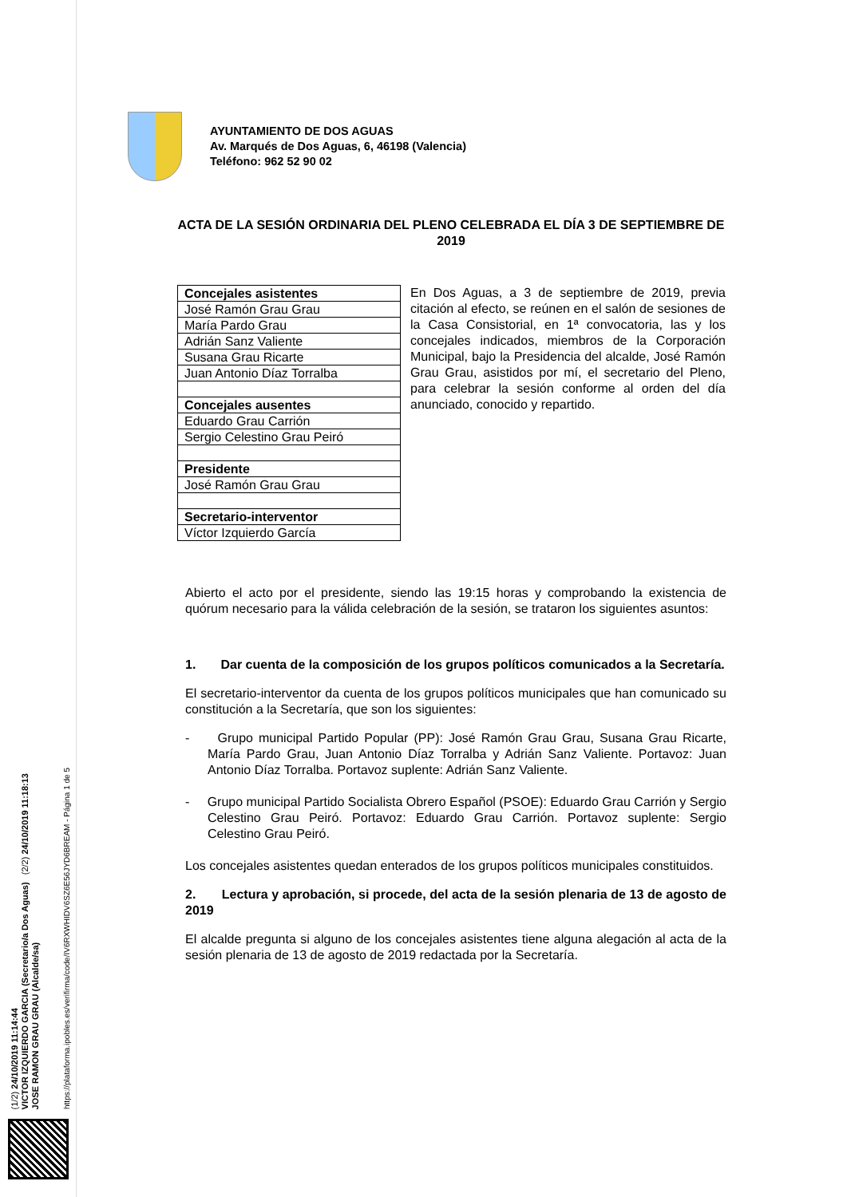(1/2) 24/10/2019 11:14:44
VICTOR IZQUIERDO GARCIA (Secretario/a Dos Aguas) (2/2) 24/10/2019 11:18:13
JOSE RAMON GRAU GRAU (Alcalde/sa)
https://plataforma.ipobles.es/verifirma/code/IV6RXWHIDV6SZ6E56JYD6BREAM - Página 1 de 5
AYUNTAMIENTO DE DOS AGUAS
Av. Marqués de Dos Aguas, 6, 46198 (Valencia)
Teléfono: 962 52 90 02
ACTA DE LA SESIÓN ORDINARIA DEL PLENO CELEBRADA EL DÍA 3 DE SEPTIEMBRE DE 2019
| Concejales asistentes |
| José Ramón Grau Grau |
| María Pardo Grau |
| Adrián Sanz Valiente |
| Susana Grau Ricarte |
| Juan Antonio Díaz Torralba |
| Concejales ausentes |
| Eduardo Grau Carrión |
| Sergio Celestino Grau Peiró |
| Presidente |
| José Ramón Grau Grau |
| Secretario-interventor |
| Víctor Izquierdo García |
En Dos Aguas, a 3 de septiembre de 2019, previa citación al efecto, se reúnen en el salón de sesiones de la Casa Consistorial, en 1ª convocatoria, las y los concejales indicados, miembros de la Corporación Municipal, bajo la Presidencia del alcalde, José Ramón Grau Grau, asistidos por mí, el secretario del Pleno, para celebrar la sesión conforme al orden del día anunciado, conocido y repartido.
Abierto el acto por el presidente, siendo las 19:15 horas y comprobando la existencia de quórum necesario para la válida celebración de la sesión, se trataron los siguientes asuntos:
1. Dar cuenta de la composición de los grupos políticos comunicados a la Secretaría.
El secretario-interventor da cuenta de los grupos políticos municipales que han comunicado su constitución a la Secretaría, que son los siguientes:
- Grupo municipal Partido Popular (PP): José Ramón Grau Grau, Susana Grau Ricarte, María Pardo Grau, Juan Antonio Díaz Torralba y Adrián Sanz Valiente. Portavoz: Juan Antonio Díaz Torralba. Portavoz suplente: Adrián Sanz Valiente.
- Grupo municipal Partido Socialista Obrero Español (PSOE): Eduardo Grau Carrión y Sergio Celestino Grau Peiró. Portavoz: Eduardo Grau Carrión. Portavoz suplente: Sergio Celestino Grau Peiró.
Los concejales asistentes quedan enterados de los grupos políticos municipales constituidos.
2. Lectura y aprobación, si procede, del acta de la sesión plenaria de 13 de agosto de 2019
El alcalde pregunta si alguno de los concejales asistentes tiene alguna alegación al acta de la sesión plenaria de 13 de agosto de 2019 redactada por la Secretaría.